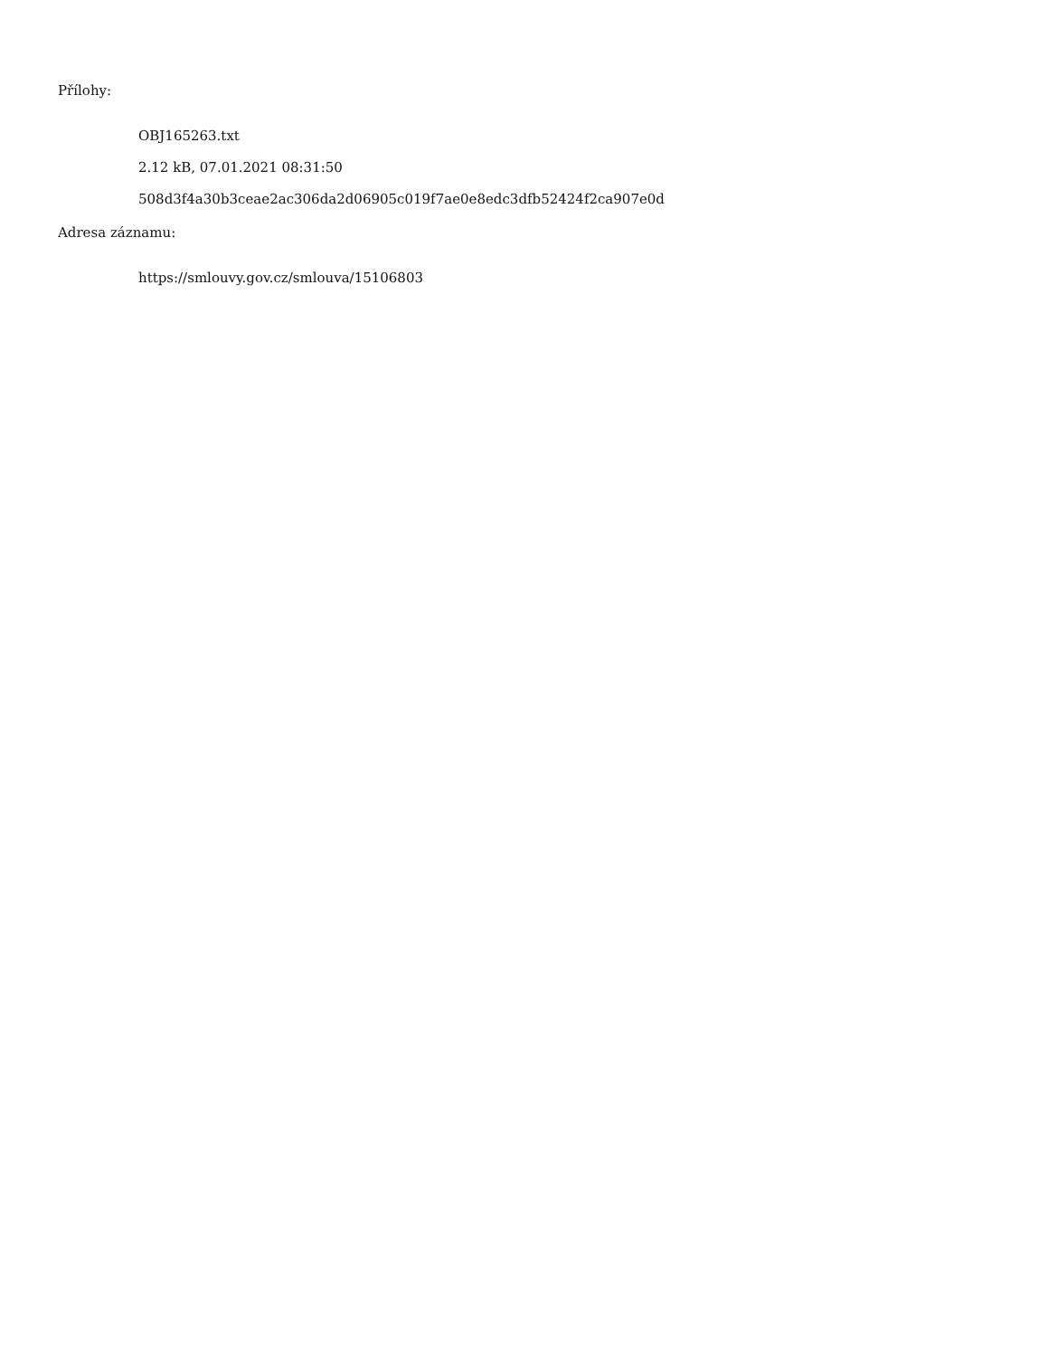Přílohy:
OBJ165263.txt
2.12 kB, 07.01.2021 08:31:50
508d3f4a30b3ceae2ac306da2d06905c019f7ae0e8edc3dfb52424f2ca907e0d
Adresa záznamu:
https://smlouvy.gov.cz/smlouva/15106803